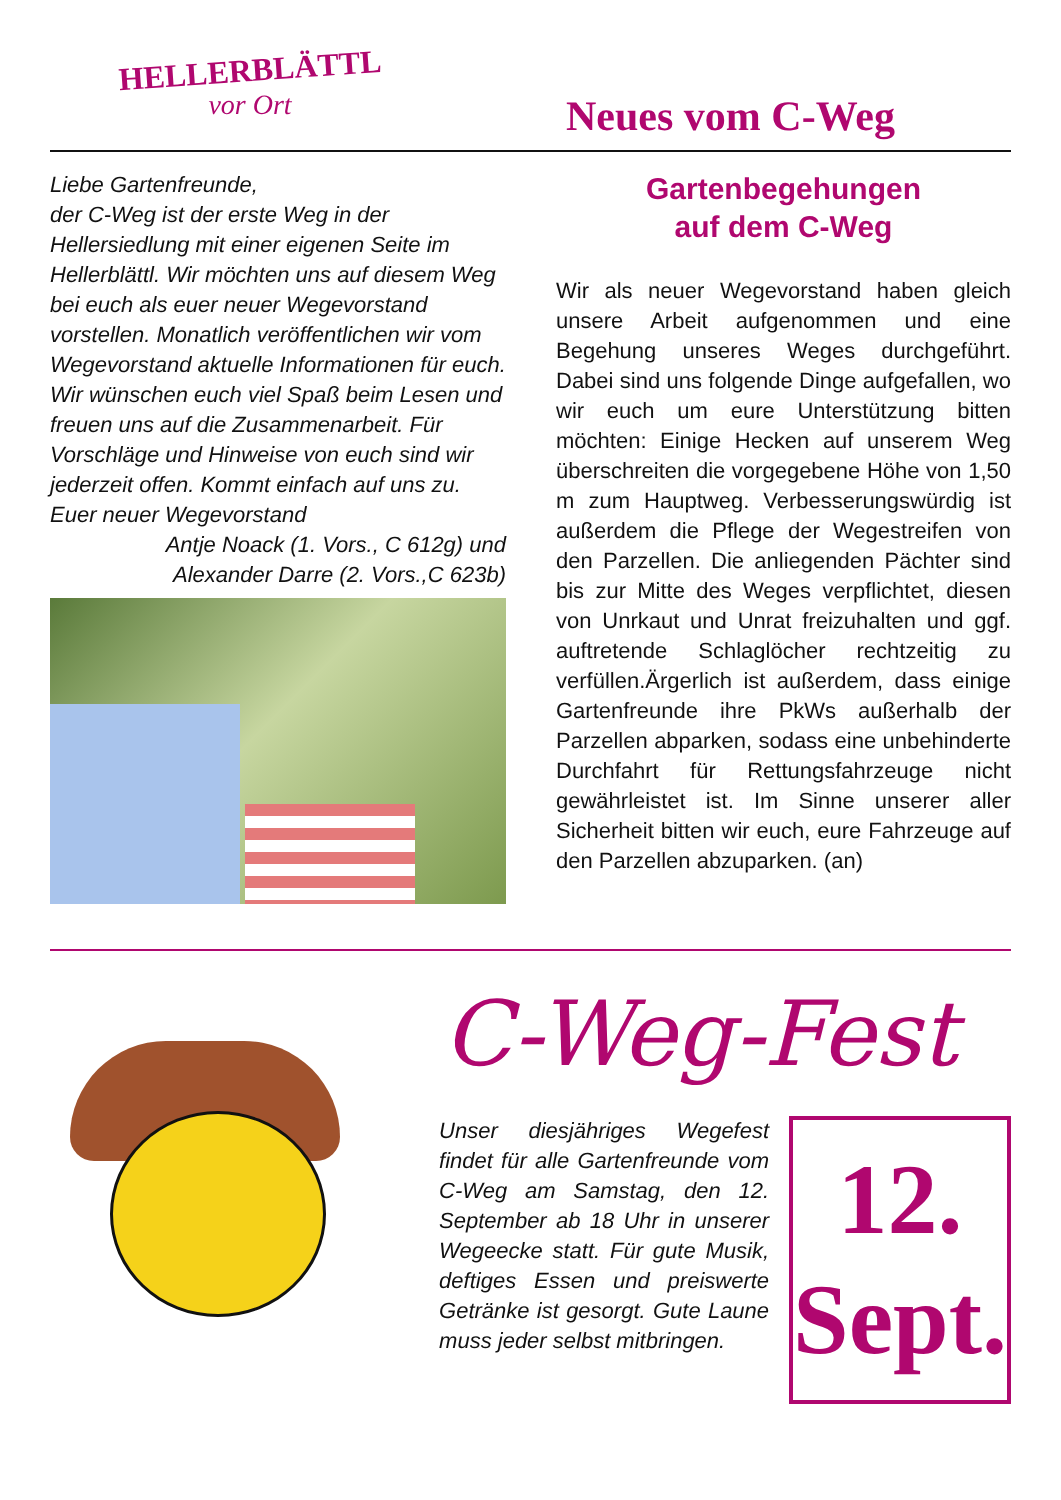HELLERBLÄTTL
vor Ort
Neues vom C-Weg
Liebe Gartenfreunde,
der C-Weg ist der erste Weg in der Hellersiedlung mit einer eigenen Seite im Hellerblättl. Wir möchten uns auf diesem Weg bei euch als euer neuer Wegevorstand vorstellen. Monatlich veröffentlichen wir vom Wegevorstand aktuelle Informationen für euch. Wir wünschen euch viel Spaß beim Lesen und freuen uns auf die Zusammenarbeit. Für Vorschläge und Hinweise von euch sind wir jederzeit offen. Kommt einfach auf uns zu. Euer neuer Wegevorstand
Antje Noack (1. Vors., C 612g) und
Alexander Darre (2. Vors.,C 623b)
Gartenbegehungen
auf dem C-Weg
Wir als neuer Wegevorstand haben gleich unsere Arbeit aufgenommen und eine Begehung unseres Weges durchgeführt. Dabei sind uns folgende Dinge aufgefallen, wo wir euch um eure Unterstützung bitten möchten: Einige Hecken auf unserem Weg überschreiten die vorgegebene Höhe von 1,50 m zum Hauptweg. Verbesserungswürdig ist außerdem die Pflege der Wegestreifen von den Parzellen. Die anliegenden Pächter sind bis zur Mitte des Weges verpflichtet, diesen von Unrkaut und Unrat freizuhalten und ggf. auftretende Schlaglöcher rechtzeitig zu verfüllen.Ärgerlich ist außerdem, dass einige Gartenfreunde ihre PkWs außerhalb der Parzellen abparken, sodass eine unbehinderte Durchfahrt für Rettungsfahrzeuge nicht gewährleistet ist. Im Sinne unserer aller Sicherheit bitten wir euch, eure Fahrzeuge auf den Parzellen abzuparken. (an)
C-Weg-Fest
Unser diesjähriges Wegefest findet für alle Gartenfreunde vom C-Weg am Samstag, den 12. September ab 18 Uhr in unserer Wegeecke statt. Für gute Musik, deftiges Essen und preiswerte Getränke ist gesorgt. Gute Laune muss jeder selbst mitbringen.
12.
Sept.